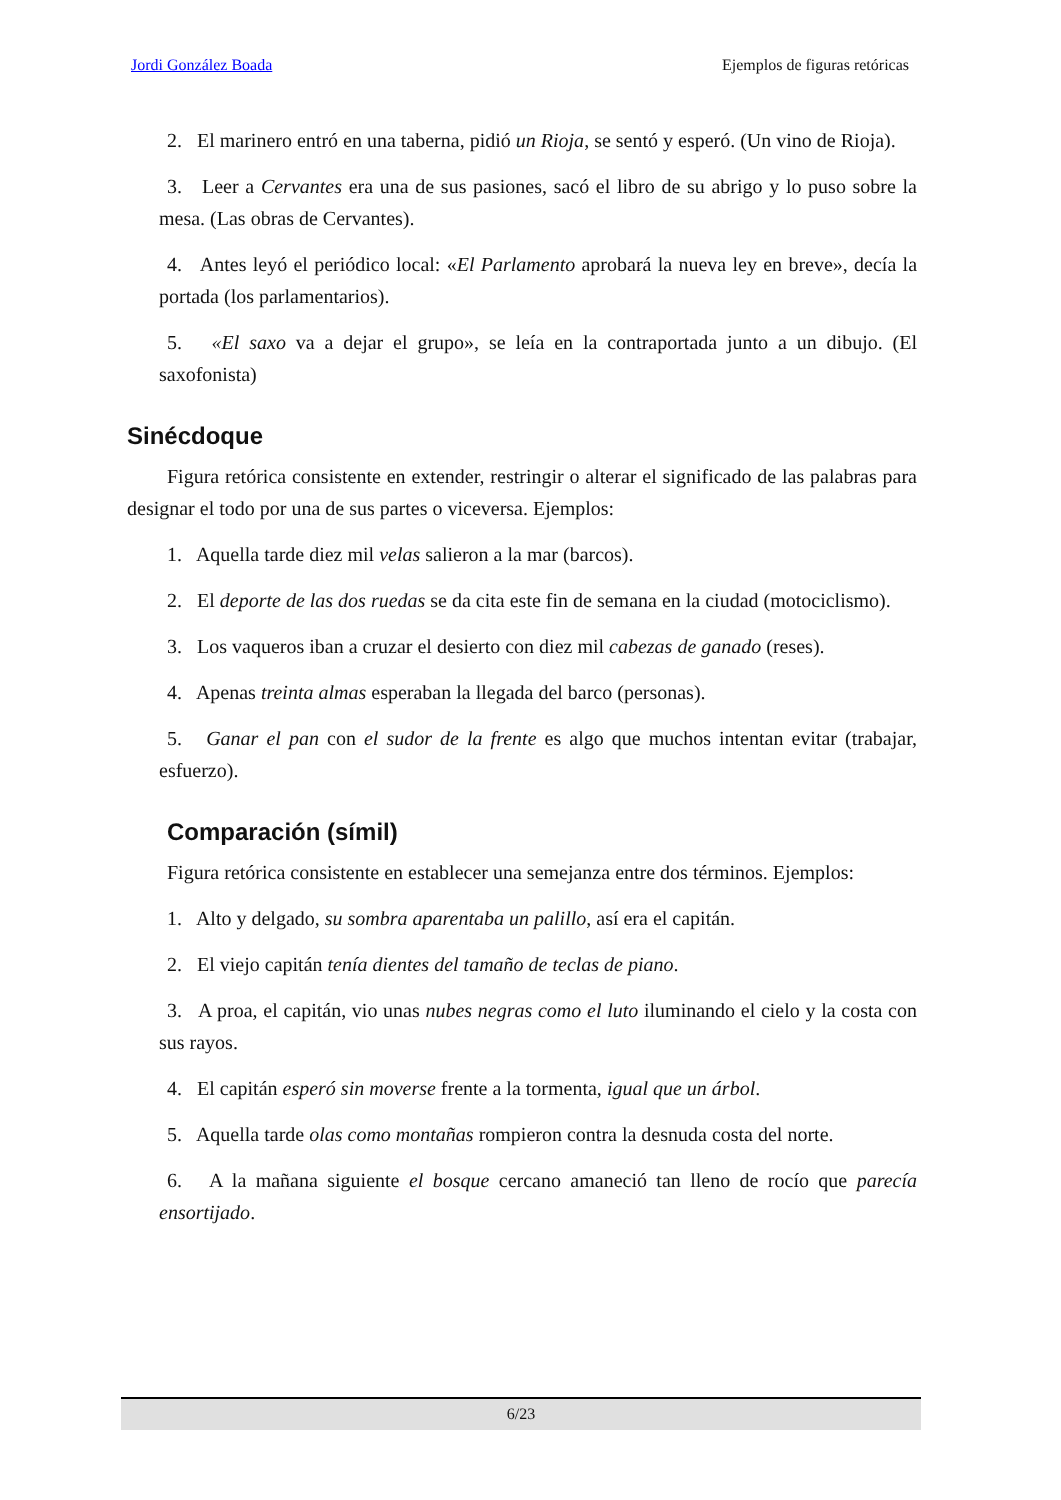Jordi González Boada Ejemplos de figuras retóricas
2. El marinero entró en una taberna, pidió un Rioja, se sentó y esperó. (Un vino de Rioja).
3. Leer a Cervantes era una de sus pasiones, sacó el libro de su abrigo y lo puso sobre la mesa. (Las obras de Cervantes).
4. Antes leyó el periódico local: «El Parlamento aprobará la nueva ley en breve», decía la portada (los parlamentarios).
5. «El saxo va a dejar el grupo», se leía en la contraportada junto a un dibujo. (El saxofonista)
Sinécdoque
Figura retórica consistente en extender, restringir o alterar el significado de las palabras para designar el todo por una de sus partes o viceversa. Ejemplos:
1. Aquella tarde diez mil velas salieron a la mar (barcos).
2. El deporte de las dos ruedas se da cita este fin de semana en la ciudad (motociclismo).
3. Los vaqueros iban a cruzar el desierto con diez mil cabezas de ganado (reses).
4. Apenas treinta almas esperaban la llegada del barco (personas).
5. Ganar el pan con el sudor de la frente es algo que muchos intentan evitar (trabajar, esfuerzo).
Comparación (símil)
Figura retórica consistente en establecer una semejanza entre dos términos. Ejemplos:
1. Alto y delgado, su sombra aparentaba un palillo, así era el capitán.
2. El viejo capitán tenía dientes del tamaño de teclas de piano.
3. A proa, el capitán, vio unas nubes negras como el luto iluminando el cielo y la costa con sus rayos.
4. El capitán esperó sin moverse frente a la tormenta, igual que un árbol.
5. Aquella tarde olas como montañas rompieron contra la desnuda costa del norte.
6. A la mañana siguiente el bosque cercano amaneció tan lleno de rocío que parecía ensortijado.
6/23